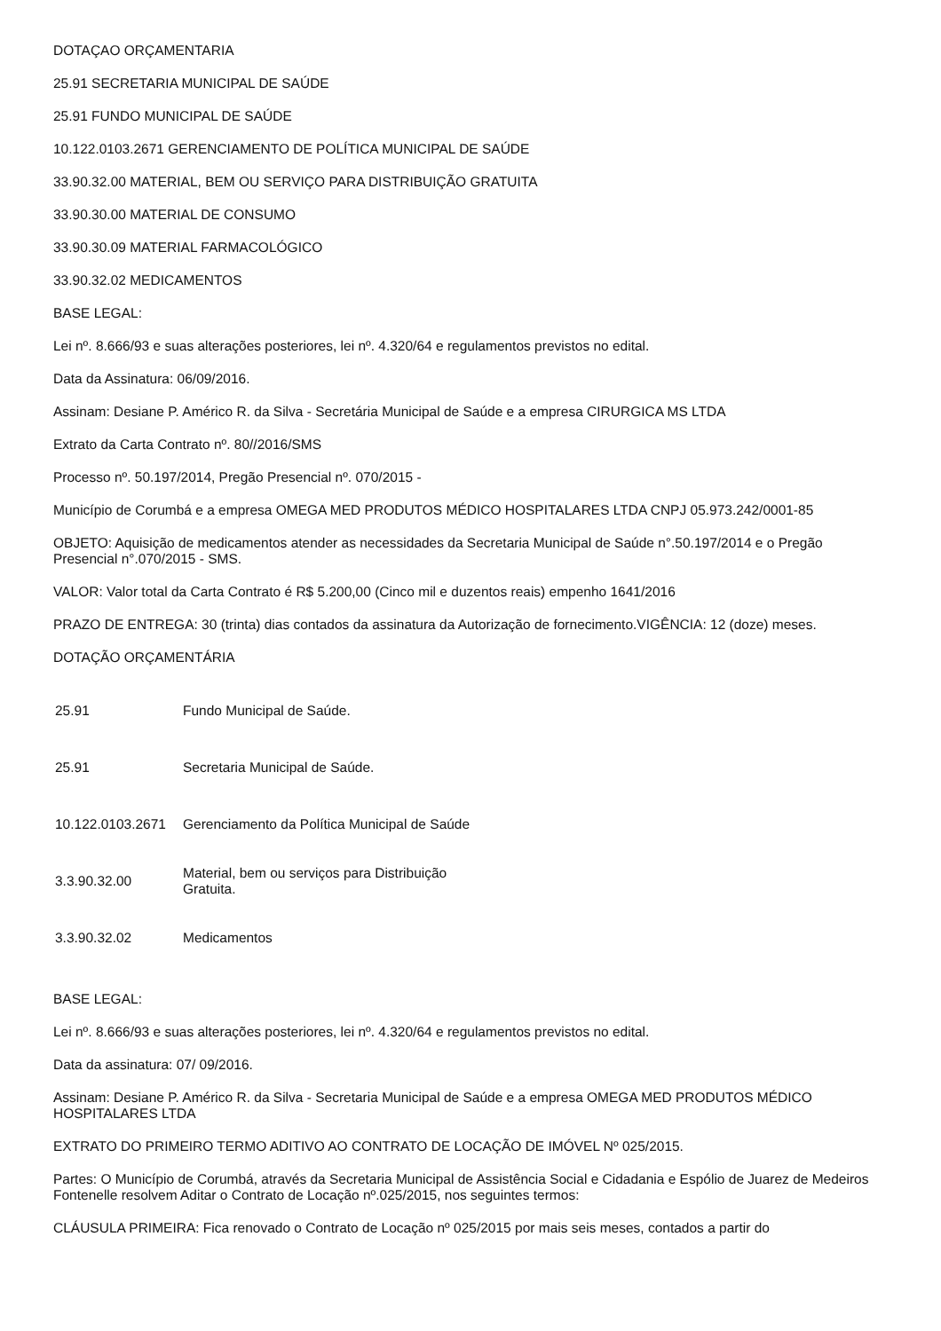DOTAÇAO ORÇAMENTARIA
25.91 SECRETARIA MUNICIPAL DE SAÚDE
25.91 FUNDO MUNICIPAL DE SAÚDE
10.122.0103.2671 GERENCIAMENTO DE POLÍTICA MUNICIPAL DE SAÚDE
33.90.32.00 MATERIAL, BEM OU SERVIÇO PARA DISTRIBUIÇÃO GRATUITA
33.90.30.00 MATERIAL DE CONSUMO
33.90.30.09 MATERIAL FARMACOLÓGICO
33.90.32.02 MEDICAMENTOS
BASE LEGAL:
Lei nº. 8.666/93 e suas alterações posteriores, lei nº. 4.320/64 e regulamentos previstos no edital.
Data da Assinatura: 06/09/2016.
Assinam: Desiane P. Américo R. da Silva - Secretária Municipal de Saúde e a empresa CIRURGICA MS LTDA
Extrato da Carta Contrato nº. 80//2016/SMS
Processo nº. 50.197/2014, Pregão Presencial nº. 070/2015 -
Município de Corumbá e a empresa OMEGA MED PRODUTOS MÉDICO HOSPITALARES LTDA CNPJ 05.973.242/0001-85
OBJETO: Aquisição de medicamentos atender as necessidades da Secretaria Municipal de Saúde n°.50.197/2014 e o Pregão Presencial n°.070/2015 - SMS.
VALOR: Valor total da Carta Contrato é R$ 5.200,00 (Cinco mil e duzentos reais) empenho 1641/2016
PRAZO DE ENTREGA: 30 (trinta) dias contados da assinatura da Autorização de fornecimento.VIGÊNCIA: 12 (doze) meses.
DOTAÇÃO ORÇAMENTÁRIA
| 25.91 | Fundo Municipal de Saúde. |
| 25.91 | Secretaria Municipal de Saúde. |
| 10.122.0103.2671 | Gerenciamento da Política Municipal de Saúde |
| 3.3.90.32.00 | Material, bem ou serviços para Distribuição Gratuita. |
| 3.3.90.32.02 | Medicamentos |
BASE LEGAL:
Lei nº. 8.666/93 e suas alterações posteriores, lei nº. 4.320/64 e regulamentos previstos no edital.
Data da assinatura: 07/ 09/2016.
Assinam: Desiane P. Américo R. da Silva - Secretaria Municipal de Saúde e a empresa OMEGA MED PRODUTOS MÉDICO HOSPITALARES LTDA
EXTRATO DO PRIMEIRO TERMO ADITIVO AO CONTRATO DE LOCAÇÃO DE IMÓVEL Nº 025/2015.
Partes: O Município de Corumbá, através da Secretaria Municipal de Assistência Social e Cidadania e Espólio de Juarez de Medeiros Fontenelle resolvem Aditar o Contrato de Locação nº.025/2015, nos seguintes termos:
CLÁUSULA PRIMEIRA: Fica renovado o Contrato de Locação nº 025/2015 por mais seis meses, contados a partir do